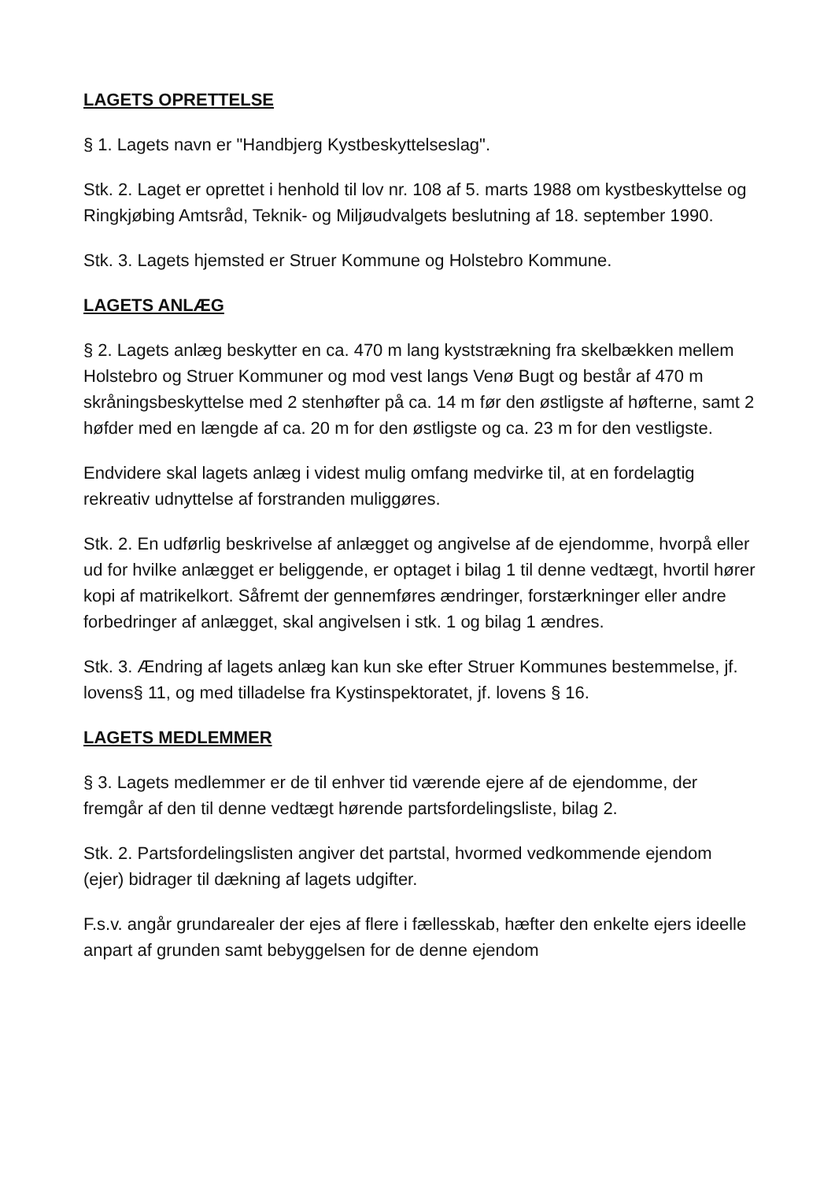LAGETS OPRETTELSE
§ 1. Lagets navn er "Handbjerg Kystbeskyttelseslag".
Stk. 2. Laget er oprettet i henhold til lov nr. 108 af 5. marts 1988 om kystbeskyttelse og Ringkjøbing Amtsråd, Teknik- og Miljøudvalgets beslutning af 18. september 1990.
Stk. 3. Lagets hjemsted er Struer Kommune og Holstebro Kommune.
LAGETS ANLÆG
§ 2. Lagets anlæg beskytter en ca. 470 m lang kyststrækning fra skelbækken mellem Holstebro og Struer Kommuner og mod vest langs Venø Bugt og består af 470 m skråningsbeskyttelse med 2 stenhøfter på ca. 14 m før den østligste af høfterne, samt 2 høfder med en længde af ca. 20 m for den østligste og ca. 23 m for den vestligste.
Endvidere skal lagets anlæg i videst mulig omfang medvirke til, at en fordelagtig rekreativ udnyttelse af forstranden muliggøres.
Stk. 2. En udførlig beskrivelse af anlægget og angivelse af de ejendomme, hvorpå eller ud for hvilke anlægget er beliggende, er optaget i bilag 1 til denne vedtægt, hvortil hører kopi af matrikelkort. Såfremt der gennemføres ændringer, forstærkninger eller andre forbedringer af anlægget, skal angivelsen i stk. 1 og bilag 1 ændres.
Stk. 3. Ændring af lagets anlæg kan kun ske efter Struer Kommunes bestemmelse, jf. lovens§ 11, og med tilladelse fra Kystinspektoratet, jf. lovens § 16.
LAGETS MEDLEMMER
§ 3. Lagets medlemmer er de til enhver tid værende ejere af de ejendomme, der fremgår af den til denne vedtægt hørende partsfordelingsliste, bilag 2.
Stk. 2. Partsfordelingslisten angiver det partstal, hvormed vedkommende ejendom (ejer) bidrager til dækning af lagets udgifter.
F.s.v. angår grundarealer der ejes af flere i fællesskab, hæfter den enkelte ejers ideelle anpart af grunden samt bebyggelsen for de denne ejendom